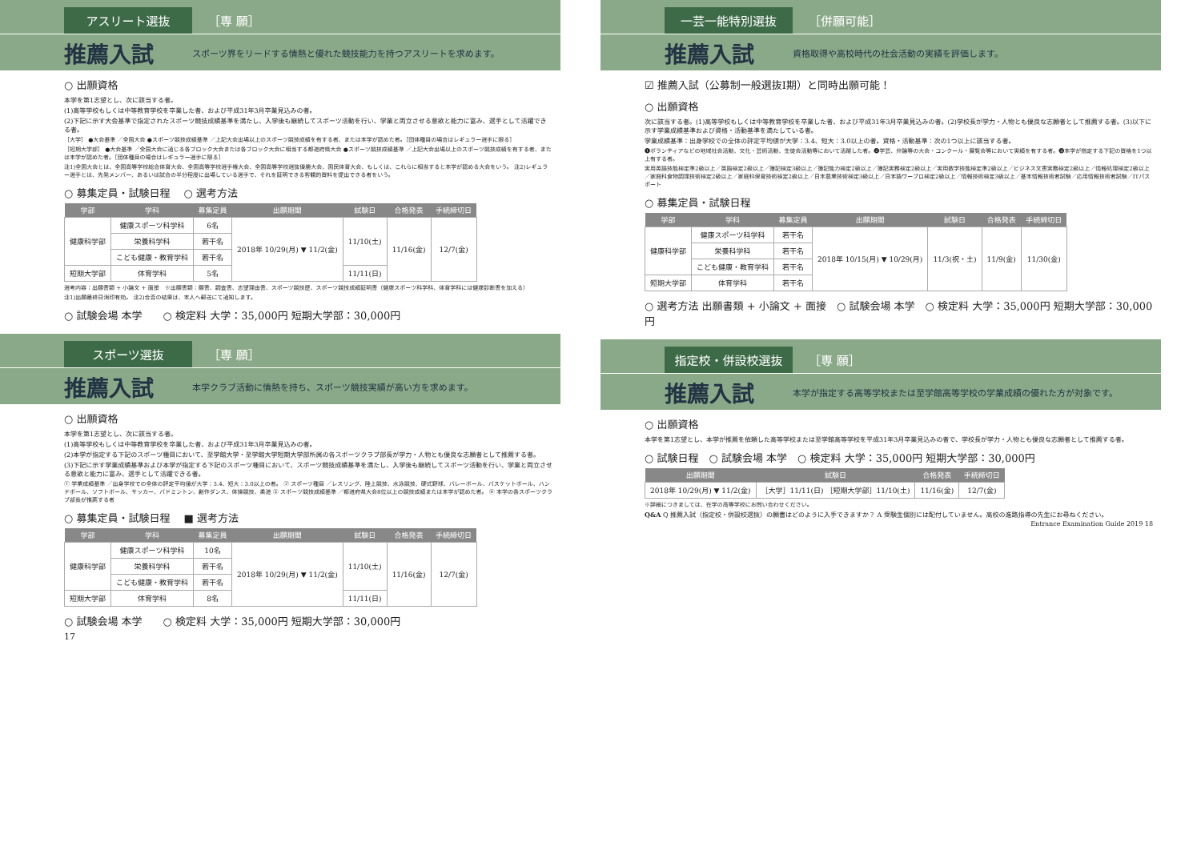アスリート選抜
［専 願］
推薦入試
スポーツ界をリードする情熱と優れた競技能力を持つアスリートを求めます。
○ 出願資格
本学を第1志望とし、次に該当する者。
(1)高等学校もしくは中等教育学校を卒業した者、および平成31年3月卒業見込みの者。
(2)下記に示す大会基準で指定されたスポーツ競技成績基準を満たし、入学後も継続してスポーツ活動を行い、学業と両立させる意欲と能力に富み、選手として活躍できる者。
［大学］ ●大会基準 ／全国大会 ●スポーツ競技成績基準 ／上記大会出場以上のスポーツ競技成績を有する者、または本学が認めた者。［団体種目の場合はレギュラー選手に限る］
［短期大学部］ ●大会基準 ／全国大会に通じる各ブロック大会または各ブロック大会に相当する都道府県大会 ●スポーツ競技成績基準 ／上記大会出場以上のスポーツ競技成績を有する者、または本学が認めた者。［団体種目の場合はレギュラー選手に限る］
注1)全国大会とは、全国高等学校総合体育大会、全国高等学校選手権大会、全国高等学校選抜優勝大会、国民体育大会、もしくは、これらに相当すると本学が認める大会をいう。 注2)レギュラー選手とは、先発メンバー、あるいは試合の半分程度に出場している選手で、それを証明できる客観的資料を提出できる者をいう。
○ 募集定員・試験日程 　○ 選考方法
| 学部 | 学科 | 募集定員 | 出願期間 | 試験日 | 合格発表 | 手続締切日 |
| --- | --- | --- | --- | --- | --- | --- |
| 健康科学部 | 健康スポーツ科学科 | 6名 | 2018年 10/29(月) ▼ 11/2(金) | 11/10(土) | 11/16(金) | 12/7(金) |
| | 栄養科学科 | 若干名 | | | | |
| | こども健康・教育学科 | 若干名 | | | | |
| 短期大学部 | 体育学科 | 5名 | | 11/11(日) | | |
選考内容：出願書類 + 小論文 + 面接　※出願書類：願書、調査書、志望理由書、スポーツ競技歴、スポーツ競技成績証明書（健康スポーツ科学科、体育学科には健康診断書を加える）
注1)出願最終日消印有効。 注2)合否の結果は、本人へ郵送にて通知します。
○ 試験会場 本学　　○ 検定料 大学：35,000円 短期大学部：30,000円
スポーツ選抜
［専 願］
推薦入試
本学クラブ活動に情熱を持ち、スポーツ競技実績が高い方を求めます。
○ 出願資格
本学を第1志望とし、次に該当する者。
(1)高等学校もしくは中等教育学校を卒業した者、および平成31年3月卒業見込みの者。
(2)本学が指定する下記のスポーツ種目において、至学館大学・至学館大学短期大学部所属の各スポーツクラブ部長が学力・人物とも優良な志願者として推薦する者。
(3)下記に示す学業成績基準および本学が指定する下記のスポーツ種目において、スポーツ競技成績基準を満たし、入学後も継続してスポーツ活動を行い、学業と両立させる意欲と能力に富み、選手として活躍できる者。
① 学業成績基準 ／出身学校での全体の評定平均値が大学：3.4、短大：3.0以上の者。 ② スポーツ種目 ／レスリング、陸上競技、水泳競技、硬式野球、バレーボール、バスケットボール、ハンドボール、ソフトボール、サッカー、バドミントン、創作ダンス、体操競技、柔道 ③ スポーツ競技成績基準 ／都道府県大会8位以上の競技成績または本学が認めた者。 ④ 本学の各スポーツクラブ部長が推薦する者
○ 募集定員・試験日程 　■ 選考方法
| 学部 | 学科 | 募集定員 | 出願期間 | 試験日 | 合格発表 | 手続締切日 |
| --- | --- | --- | --- | --- | --- | --- |
| 健康科学部 | 健康スポーツ科学科 | 10名 | 2018年 10/29(月) ▼ 11/2(金) | 11/10(土) | 11/16(金) | 12/7(金) |
| | 栄養科学科 | 若干名 | | | | |
| | こども健康・教育学科 | 若干名 | | | | |
| 短期大学部 | 体育学科 | 8名 | | 11/11(日) | | |
○ 試験会場 本学　　○ 検定料 大学：35,000円 短期大学部：30,000円
17
一芸一能特別選抜
［併願可能］
推薦入試
資格取得や高校時代の社会活動の実績を評価します。
☑ 推薦入試（公募制一般選抜Ⅰ期）と同時出願可能！
○ 出願資格
次に該当する者。(1)高等学校もしくは中等教育学校を卒業した者、および平成31年3月卒業見込みの者。(2)学校長が学力・人物とも優良な志願者として推薦する者。(3)以下に示す学業成績基準および資格・活動基準を満たしている者。
学業成績基準：出身学校での全体の評定平均値が大学：3.4、短大：3.0以上の者。資格・活動基準：次の1つ以上に該当する者。
❶ボランティアなどの地域社会活動、文化・芸術活動、生徒会活動等において活躍した者。❷学芸、弁論等の大会・コンクール・展覧会等において実績を有する者。❸本学が指定する下記の資格を1つ以上有する者。
実用英語技能検定準2級以上／英語検定2級以上／簿記検定3級以上／簿記能力検定2級以上／簿記実務検定2級以上／実用数学技能検定準2級以上／ビジネス文書実務検定2級以上／情報処理検定2級以上／家庭科食物調理技術検定2級以上／家庭科保育技術検定2級以上／日本農業技術検定3級以上／日本語ワープロ検定2級以上／情報技術検定3級以上／基本情報技術者試験／応用情報技術者試験／ITパスポート
○ 募集定員・試験日程
| 学部 | 学科 | 募集定員 | 出願期間 | 試験日 | 合格発表 | 手続締切日 |
| --- | --- | --- | --- | --- | --- | --- |
| 健康科学部 | 健康スポーツ科学科 | 若干名 | 2018年 10/15(月) ▼ 10/29(月) | 11/3(祝・土) | 11/9(金) | 11/30(金) |
| | 栄養科学科 | 若干名 | | | | |
| | こども健康・教育学科 | 若干名 | | | | |
| 短期大学部 | 体育学科 | 若干名 | | | | |
○ 選考方法 出願書類 + 小論文 + 面接　○ 試験会場 本学　○ 検定料 大学：35,000円 短期大学部：30,000円
指定校・併設校選抜
［専 願］
推薦入試
本学が指定する高等学校または至学館高等学校の学業成績の優れた方が対象です。
○ 出願資格
本学を第1志望とし、本学が推薦を依頼した高等学校または至学館高等学校を平成31年3月卒業見込みの者で、学校長が学力・人物とも優良な志願者として推薦する者。
○ 試験日程　○ 試験会場 本学　○ 検定料 大学：35,000円 短期大学部：30,000円
| 出願期間 | 試験日 | 合格発表 | 手続締切日 |
| --- | --- | --- | --- |
| 2018年 10/29(月) ▼ 11/2(金) | ［大学］11/11(日) ［短期大学部］11/10(土) | 11/16(金) | 12/7(金) |
※詳細につきましては、在学の高等学校にお問い合わせください。
Q&A Q 推薦入試（指定校・併設校選抜）の願書はどのように入手できますか？ A 受験生個別には配付していません。高校の進路指導の先生にお尋ねください。
Entrance Examination Guide 2019 18